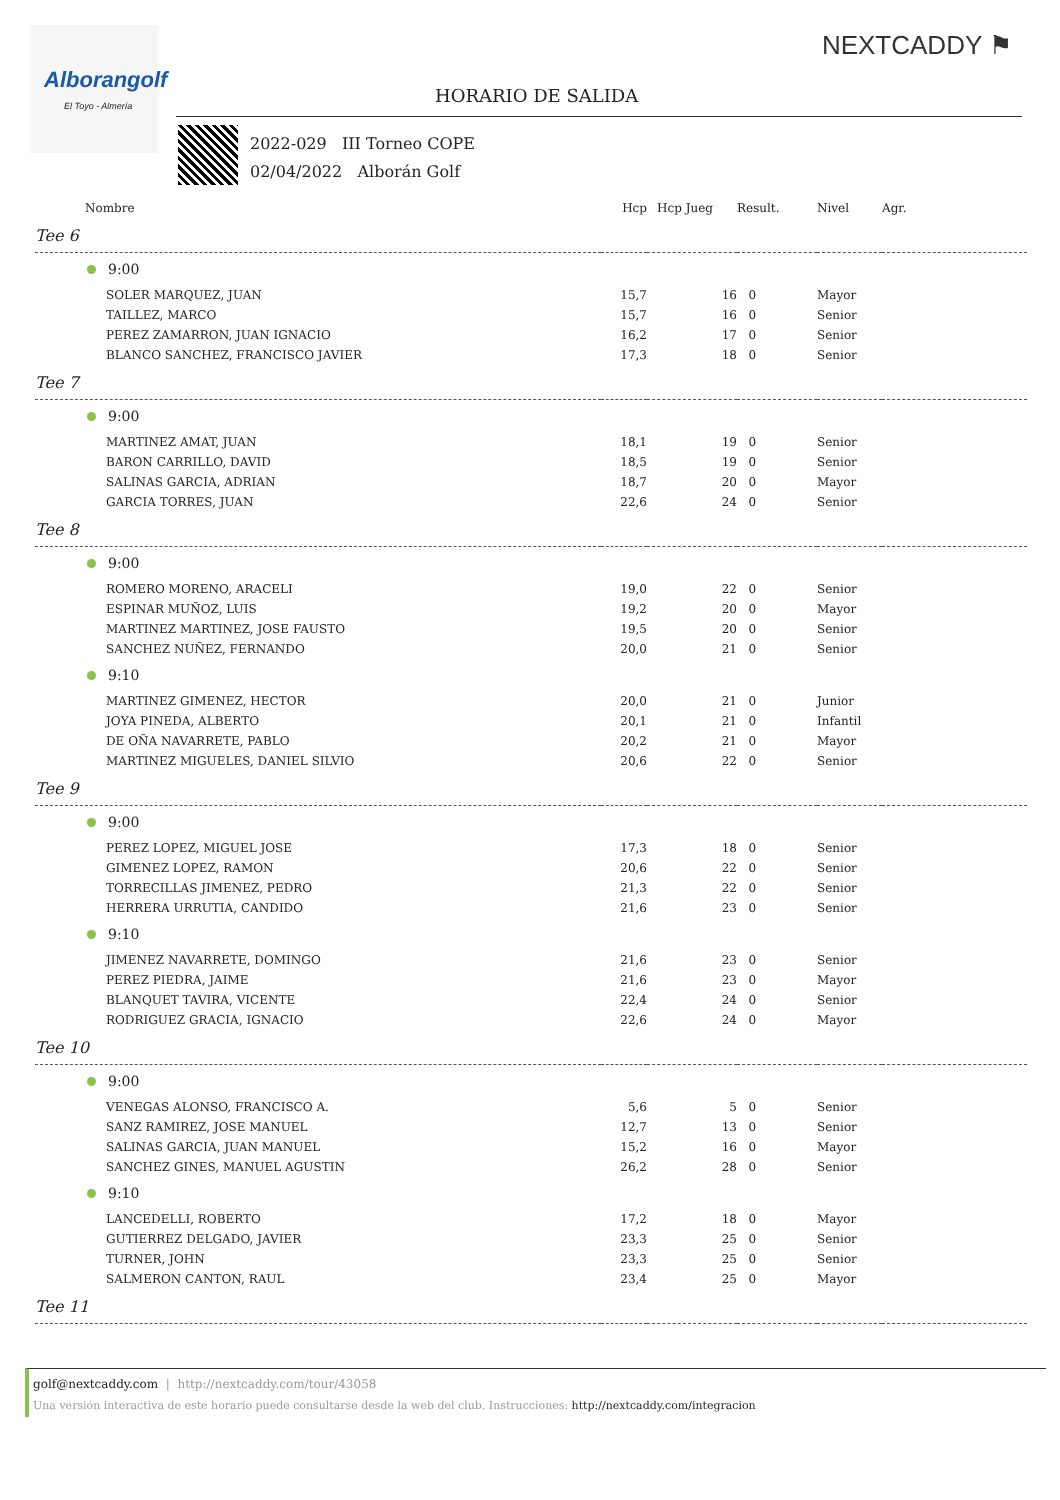Alborangolf
El Toyo - Almería
NEXTCADDY ⚑
HORARIO DE SALIDA
2022-029 III Torneo COPE
02/04/2022 Alborán Golf
| Nombre | Hcp | Hcp Jueg | Result. | Nivel | Agr. |
| --- | --- | --- | --- | --- | --- |
| Tee 6 | | | | | |
| 9:00 | | | | | |
| SOLER MARQUEZ, JUAN | 15,7 | 16 | 0 | Mayor | |
| TAILLEZ, MARCO | 15,7 | 16 | 0 | Senior | |
| PEREZ ZAMARRON, JUAN IGNACIO | 16,2 | 17 | 0 | Senior | |
| BLANCO SANCHEZ, FRANCISCO JAVIER | 17,3 | 18 | 0 | Senior | |
| Tee 7 | | | | | |
| 9:00 | | | | | |
| MARTINEZ AMAT, JUAN | 18,1 | 19 | 0 | Senior | |
| BARON CARRILLO, DAVID | 18,5 | 19 | 0 | Senior | |
| SALINAS GARCIA, ADRIAN | 18,7 | 20 | 0 | Mayor | |
| GARCIA TORRES, JUAN | 22,6 | 24 | 0 | Senior | |
| Tee 8 | | | | | |
| 9:00 | | | | | |
| ROMERO MORENO, ARACELI | 19,0 | 22 | 0 | Senior | |
| ESPINAR MUÑOZ, LUIS | 19,2 | 20 | 0 | Mayor | |
| MARTINEZ MARTINEZ, JOSE FAUSTO | 19,5 | 20 | 0 | Senior | |
| SANCHEZ NUÑEZ, FERNANDO | 20,0 | 21 | 0 | Senior | |
| 9:10 | | | | | |
| MARTINEZ GIMENEZ, HECTOR | 20,0 | 21 | 0 | Junior | |
| JOYA PINEDA, ALBERTO | 20,1 | 21 | 0 | Infantil | |
| DE OÑA NAVARRETE, PABLO | 20,2 | 21 | 0 | Mayor | |
| MARTINEZ MIGUELES, DANIEL SILVIO | 20,6 | 22 | 0 | Senior | |
| Tee 9 | | | | | |
| 9:00 | | | | | |
| PEREZ LOPEZ, MIGUEL JOSE | 17,3 | 18 | 0 | Senior | |
| GIMENEZ LOPEZ, RAMON | 20,6 | 22 | 0 | Senior | |
| TORRECILLAS JIMENEZ, PEDRO | 21,3 | 22 | 0 | Senior | |
| HERRERA URRUTIA, CANDIDO | 21,6 | 23 | 0 | Senior | |
| 9:10 | | | | | |
| JIMENEZ NAVARRETE, DOMINGO | 21,6 | 23 | 0 | Senior | |
| PEREZ PIEDRA, JAIME | 21,6 | 23 | 0 | Mayor | |
| BLANQUET TAVIRA, VICENTE | 22,4 | 24 | 0 | Senior | |
| RODRIGUEZ GRACIA, IGNACIO | 22,6 | 24 | 0 | Mayor | |
| Tee 10 | | | | | |
| 9:00 | | | | | |
| VENEGAS ALONSO, FRANCISCO A. | 5,6 | 5 | 0 | Senior | |
| SANZ RAMIREZ, JOSE MANUEL | 12,7 | 13 | 0 | Senior | |
| SALINAS GARCIA, JUAN MANUEL | 15,2 | 16 | 0 | Mayor | |
| SANCHEZ GINES, MANUEL AGUSTIN | 26,2 | 28 | 0 | Senior | |
| 9:10 | | | | | |
| LANCEDELLI, ROBERTO | 17,2 | 18 | 0 | Mayor | |
| GUTIERREZ DELGADO, JAVIER | 23,3 | 25 | 0 | Senior | |
| TURNER, JOHN | 23,3 | 25 | 0 | Senior | |
| SALMERON CANTON, RAUL | 23,4 | 25 | 0 | Mayor | |
| Tee 11 | | | | | |
golf@nextcaddy.com | http://nextcaddy.com/tour/43058
Una versión interactiva de este horario puede consultarse desde la web del club. Instrucciones: http://nextcaddy.com/integracion